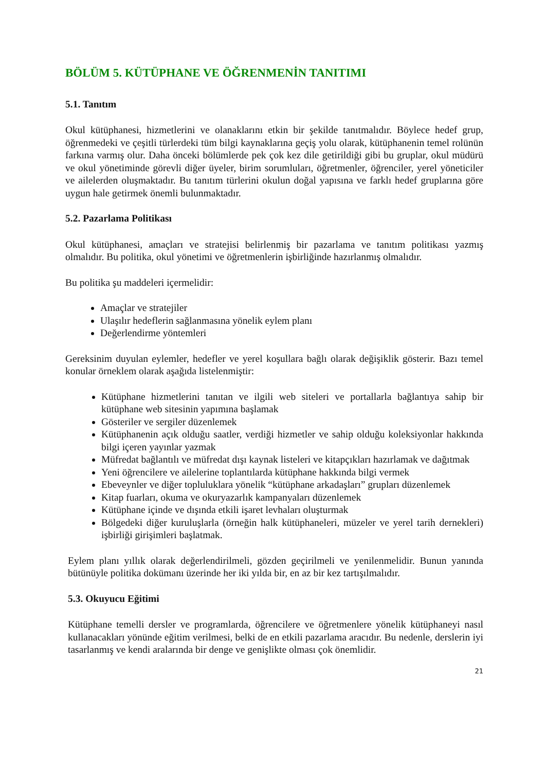BÖLÜM 5. KÜTÜPHANE VE ÖĞRENMENİN TANITIMI
5.1. Tanıtım
Okul kütüphanesi, hizmetlerini ve olanaklarını etkin bir şekilde tanıtmalıdır. Böylece hedef grup, öğrenmedeki ve çeşitli türlerdeki tüm bilgi kaynaklarına geçiş yolu olarak, kütüphanenin temel rolünün farkına varmış olur. Daha önceki bölümlerde pek çok kez dile getirildiği gibi bu gruplar, okul müdürü ve okul yönetiminde görevli diğer üyeler, birim sorumluları, öğretmenler, öğrenciler, yerel yöneticiler ve ailelerden oluşmaktadır. Bu tanıtım türlerini okulun doğal yapısına ve farklı hedef gruplarına göre uygun hale getirmek önemli bulunmaktadır.
5.2. Pazarlama Politikası
Okul kütüphanesi, amaçları ve stratejisi belirlenmiş bir pazarlama ve tanıtım politikası yazmış olmalıdır. Bu politika, okul yönetimi ve öğretmenlerin işbirliğinde hazırlanmış olmalıdır.
Bu politika şu maddeleri içermelidir:
Amaçlar ve stratejiler
Ulaşılır hedeflerin sağlanmasına yönelik eylem planı
Değerlendirme yöntemleri
Gereksinim duyulan eylemler, hedefler ve yerel koşullara bağlı olarak değişiklik gösterir. Bazı temel konular örneklem olarak aşağıda listelenmiştir:
Kütüphane hizmetlerini tanıtan ve ilgili web siteleri ve portallarla bağlantıya sahip bir kütüphane web sitesinin yapımına başlamak
Gösteriler ve sergiler düzenlemek
Kütüphanenin açık olduğu saatler, verdiği hizmetler ve sahip olduğu koleksiyonlar hakkında bilgi içeren yayınlar yazmak
Müfredat bağlantılı ve müfredat dışı kaynak listeleri ve kitapçıkları hazırlamak ve dağıtmak
Yeni öğrencilere ve ailelerine toplantılarda kütüphane hakkında bilgi vermek
Ebeveynler ve diğer topluluklara yönelik “kütüphane arkadaşları” grupları düzenlemek
Kitap fuarları, okuma ve okuryazarlık kampanyaları düzenlemek
Kütüphane içinde ve dışında etkili işaret levhaları oluşturmak
Bölgedeki diğer kuruluşlarla (örneğin halk kütüphaneleri, müzeler ve yerel tarih dernekleri) işbirliği girişimleri başlatmak.
Eylem planı yıllık olarak değerlendirilmeli, gözden geçirilmeli ve yenilenmelidir. Bunun yanında bütünüyle politika dokümanı üzerinde her iki yılda bir, en az bir kez tartışılmalıdır.
5.3. Okuyucu Eğitimi
Kütüphane temelli dersler ve programlarda, öğrencilere ve öğretmenlere yönelik kütüphaneyi nasıl kullanacakları yönünde eğitim verilmesi, belki de en etkili pazarlama aracıdır. Bu nedenle, derslerin iyi tasarlanmış ve kendi aralarında bir denge ve genişlikte olması çok önemlidir.
21